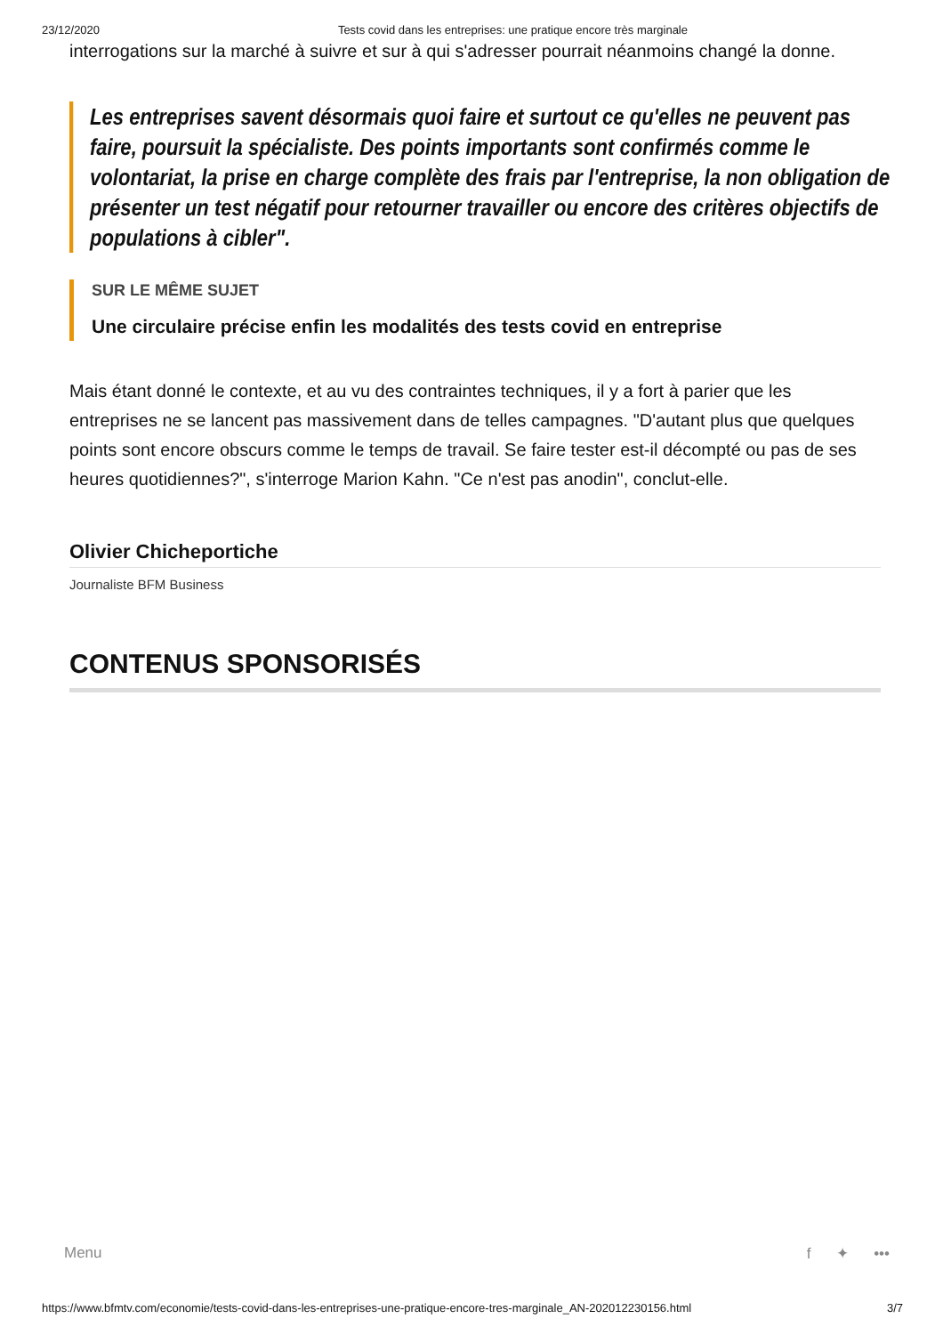23/12/2020 Tests covid dans les entreprises: une pratique encore très marginale
interrogations sur la marché à suivre et sur à qui s'adresser pourrait néanmoins changé la donne.
Les entreprises savent désormais quoi faire et surtout ce qu'elles ne peuvent pas faire, poursuit la spécialiste. Des points importants sont confirmés comme le volontariat, la prise en charge complète des frais par l'entreprise, la non obligation de présenter un test négatif pour retourner travailler ou encore des critères objectifs de populations à cibler".
SUR LE MÊME SUJET
Une circulaire précise enfin les modalités des tests covid en entreprise
Mais étant donné le contexte, et au vu des contraintes techniques, il y a fort à parier que les entreprises ne se lancent pas massivement dans de telles campagnes. "D'autant plus que quelques points sont encore obscurs comme le temps de travail. Se faire tester est-il décompté ou pas de ses heures quotidiennes?", s'interroge Marion Kahn. "Ce n'est pas anodin", conclut-elle.
Olivier Chicheportiche
Journaliste BFM Business
CONTENUS SPONSORISÉS
Menu f ✦ •••
https://www.bfmtv.com/economie/tests-covid-dans-les-entreprises-une-pratique-encore-tres-marginale_AN-202012230156.html 3/7